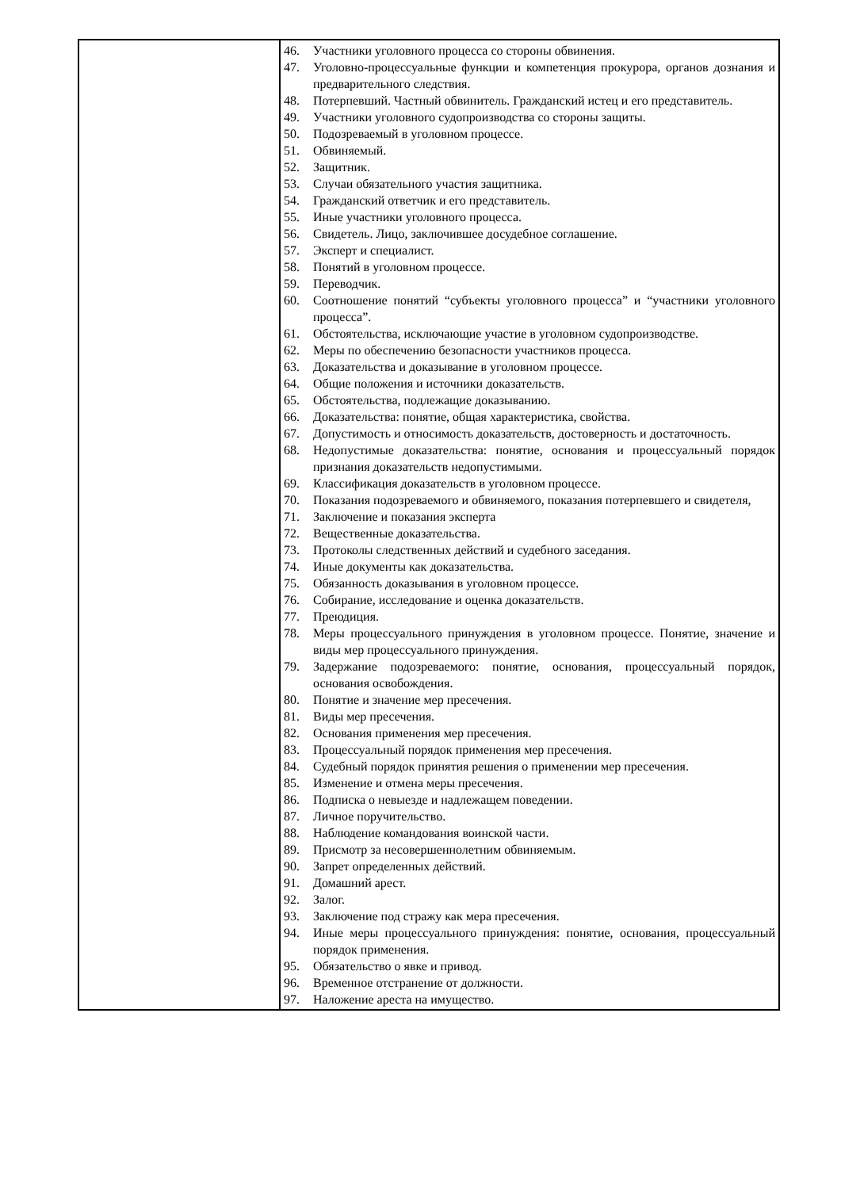| | 46. Участники уголовного процесса со стороны обвинения. 47. Уголовно-процессуальные функции и компетенция прокурора, органов дознания и предварительного следствия. 48. Потерпевший. Частный обвинитель. Гражданский истец и его представитель. 49. Участники уголовного судопроизводства со стороны защиты. 50. Подозреваемый в уголовном процессе. 51. Обвиняемый. 52. Защитник. 53. Случаи обязательного участия защитника. 54. Гражданский ответчик и его представитель. 55. Иные участники уголовного процесса. 56. Свидетель. Лицо, заключившее досудебное соглашение. 57. Эксперт и специалист. 58. Понятий в уголовном процессе. 59. Переводчик. 60. Соотношение понятий “субъекты уголовного процесса” и “участники уголовного процесса”. 61. Обстоятельства, исключающие участие в уголовном судопроизводстве. 62. Меры по обеспечению безопасности участников процесса. 63. Доказательства и доказывание в уголовном процессе. 64. Общие положения и источники доказательств. 65. Обстоятельства, подлежащие доказыванию. 66. Доказательства: понятие, общая характеристика, свойства. 67. Допустимость и относимость доказательств, достоверность и достаточность. 68. Недопустимые доказательства: понятие, основания и процессуальный порядок признания доказательств недопустимыми. 69. Классификация доказательств в уголовном процессе. 70. Показания подозреваемого и обвиняемого, показания потерпевшего и свидетеля, 71. Заключение и показания эксперта 72. Вещественные доказательства. 73. Протоколы следственных действий и судебного заседания. 74. Иные документы как доказательства. 75. Обязанность доказывания в уголовном процессе. 76. Собирание, исследование и оценка доказательств. 77. Преюдиция. 78. Меры процессуального принуждения в уголовном процессе. Понятие, значение и виды мер процессуального принуждения. 79. Задержание подозреваемого: понятие, основания, процессуальный порядок, основания освобождения. 80. Понятие и значение мер пресечения. 81. Виды мер пресечения. 82. Основания применения мер пресечения. 83. Процессуальный порядок применения мер пресечения. 84. Судебный порядок принятия решения о применении мер пресечения. 85. Изменение и отмена меры пресечения. 86. Подписка о невыезде и надлежащем поведении. 87. Личное поручительство. 88. Наблюдение командования воинской части. 89. Присмотр за несовершеннолетним обвиняемым. 90. Запрет определенных действий. 91. Домашний арест. 92. Залог. 93. Заключение под стражу как мера пресечения. 94. Иные меры процессуального принуждения: понятие, основания, процессуальный порядок применения. 95. Обязательство о явке и привод. 96. Временное отстранение от должности. 97. Наложение ареста на имущество. |